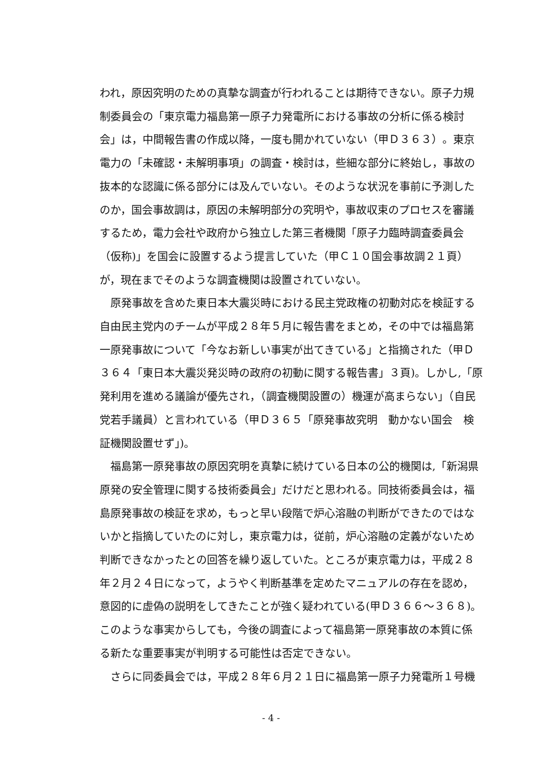われ，原因究明のための真摯な調査が行われることは期待できない。原子力規制委員会の「東京電力福島第一原子力発電所における事故の分析に係る検討会」は，中間報告書の作成以降，一度も開かれていない（甲Ｄ３６３）。東京電力の「未確認・未解明事項」の調査・検討は，些細な部分に終始し，事故の抜本的な認識に係る部分には及んでいない。そのような状況を事前に予測したのか，国会事故調は，原因の未解明部分の究明や，事故収束のプロセスを審議するため，電力会社や政府から独立した第三者機関「原子力臨時調査委員会（仮称)」を国会に設置するよう提言していた（甲Ｃ１０国会事故調２１頁）が，現在までそのような調査機関は設置されていない。
原発事故を含めた東日本大震災時における民主党政権の初動対応を検証する自由民主党内のチームが平成２８年５月に報告書をまとめ，その中では福島第一原発事故について「今なお新しい事実が出てきている」と指摘された（甲Ｄ３６４「東日本大震災発災時の政府の初動に関する報告書」３頁)。しかし,「原発利用を進める議論が優先され，（調査機関設置の）機運が高まらない」（自民党若手議員）と言われている（甲Ｄ３６５「原発事故究明　動かない国会　検証機関設置せず｣)。
福島第一原発事故の原因究明を真摯に続けている日本の公的機関は,「新潟県原発の安全管理に関する技術委員会」だけだと思われる。同技術委員会は，福島原発事故の検証を求め，もっと早い段階で炉心溶融の判断ができたのではないかと指摘していたのに対し，東京電力は，従前，炉心溶融の定義がないため判断できなかったとの回答を繰り返していた。ところが東京電力は，平成２８年２月２４日になって，ようやく判断基準を定めたマニュアルの存在を認め，意図的に虚偽の説明をしてきたことが強く疑われている(甲Ｄ３６６～３６８)。このような事実からしても，今後の調査によって福島第一原発事故の本質に係る新たな重要事実が判明する可能性は否定できない。
さらに同委員会では，平成２８年６月２１日に福島第一原子力発電所１号機
- 4 -